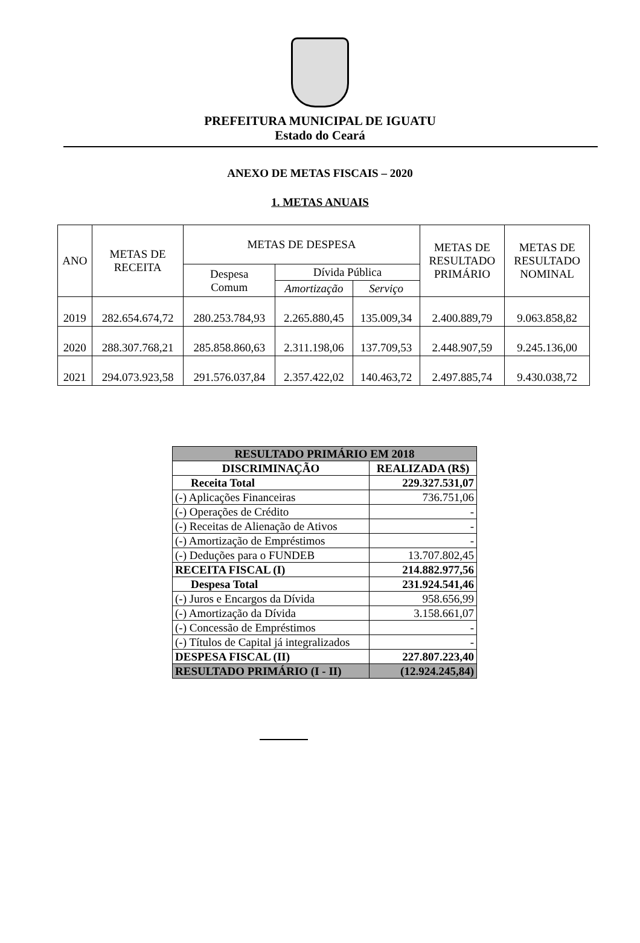PREFEITURA MUNICIPAL DE IGUATU
Estado do Ceará
ANEXO DE METAS FISCAIS – 2020
1. METAS ANUAIS
| ANO | METAS DE RECEITA | METAS DE DESPESA | | | METAS DE RESULTADO PRIMÁRIO | METAS DE RESULTADO NOMINAL |
| --- | --- | --- | --- | --- | --- | --- |
| | | Despesa Comum | Dívida Pública | | | |
| | | | Amortização | Serviço | | |
| 2019 | 282.654.674,72 | 280.253.784,93 | 2.265.880,45 | 135.009,34 | 2.400.889,79 | 9.063.858,82 |
| 2020 | 288.307.768,21 | 285.858.860,63 | 2.311.198,06 | 137.709,53 | 2.448.907,59 | 9.245.136,00 |
| 2021 | 294.073.923,58 | 291.576.037,84 | 2.357.422,02 | 140.463,72 | 2.497.885,74 | 9.430.038,72 |
| RESULTADO PRIMÁRIO EM 2018 | |
| --- | --- |
| DISCRIMINAÇÃO | REALIZADA (R$) |
| Receita Total | 229.327.531,07 |
| (-) Aplicações Financeiras | 736.751,06 |
| (-) Operações de Crédito | - |
| (-) Receitas de Alienação de Ativos | - |
| (-) Amortização de Empréstimos | - |
| (-) Deduções para o FUNDEB | 13.707.802,45 |
| RECEITA FISCAL (I) | 214.882.977,56 |
| Despesa Total | 231.924.541,46 |
| (-) Juros e Encargos da Dívida | 958.656,99 |
| (-) Amortização da Dívida | 3.158.661,07 |
| (-) Concessão de Empréstimos | - |
| (-) Títulos de Capital já integralizados | - |
| DESPESA FISCAL (II) | 227.807.223,40 |
| RESULTADO PRIMÁRIO (I - II) | (12.924.245,84) |